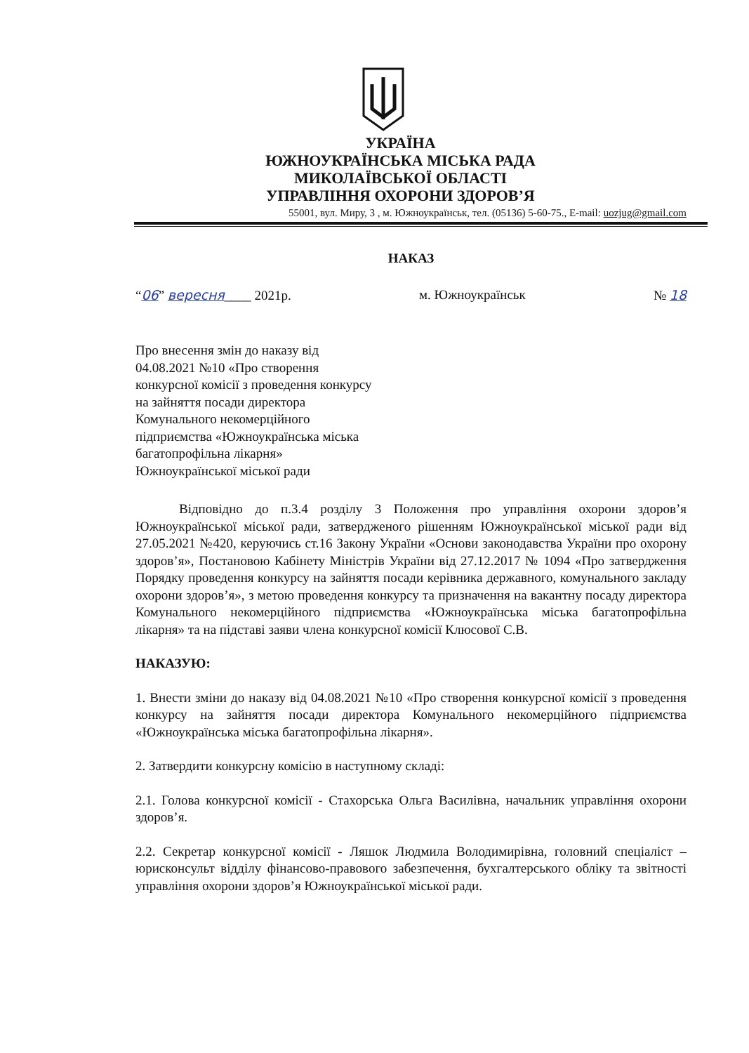УКРАЇНА
ЮЖНОУКРАЇНСЬКА МІСЬКА РАДА
МИКОЛАЇВСЬКОЇ ОБЛАСТІ
УПРАВЛІННЯ ОХОРОНИ ЗДОРОВ’Я
55001, вул. Миру, 3 , м. Южноукраїнськ, тел. (05136) 5-60-75., E-mail: uozjug@gmail.com
НАКАЗ
“06” вересня____ 2021р. м. Южноукраїнськ № 18
Про внесення змін до наказу від
04.08.2021 №10 «Про створення
конкурсної комісії з проведення конкурсу
на зайняття посади директора
Комунального некомерційного
підприємства «Южноукраїнська міська
багатопрофільна лікарня»
Южноукраїнської міської ради
Відповідно до п.3.4 розділу 3 Положення про управління охорони здоров’я Южноукраїнської міської ради, затвердженого рішенням Южноукраїнської міської ради від 27.05.2021 №420, керуючись ст.16 Закону України «Основи законодавства України про охорону здоров’я», Постановою Кабінету Міністрів України від 27.12.2017 № 1094 «Про затвердження Порядку проведення конкурсу на зайняття посади керівника державного, комунального закладу охорони здоров’я», з метою проведення конкурсу та призначення на вакантну посаду директора Комунального некомерційного підприємства «Южноукраїнська міська багатопрофільна лікарня» та на підставі заяви члена конкурсної комісії Клюсової С.В.
НАКАЗУЮ:
1. Внести зміни до наказу від 04.08.2021 №10 «Про створення конкурсної комісії з проведення конкурсу на зайняття посади директора Комунального некомерційного підприємства «Южноукраїнська міська багатопрофільна лікарня».
2. Затвердити конкурсну комісію в наступному складі:
2.1. Голова конкурсної комісії - Стахорська Ольга Василівна, начальник управління охорони здоров’я.
2.2. Секретар конкурсної комісії - Ляшок Людмила Володимирівна, головний спеціаліст – юрисконсульт відділу фінансово-правового забезпечення, бухгалтерського обліку та звітності управління охорони здоров’я Южноукраїнської міської ради.